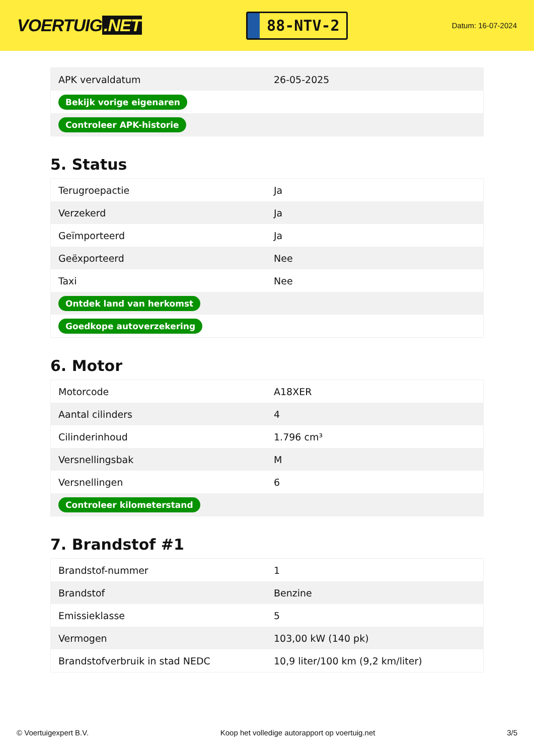VOERTUIG.NET
88-NTV-2
Datum: 16-07-2024
| APK vervaldatum | 26-05-2025 |
| Bekijk vorige eigenaren | |
| Controleer APK-historie | |
5. Status
| Terugroepactie | Ja |
| Verzekerd | Ja |
| Geïmporteerd | Ja |
| Geëxporteerd | Nee |
| Taxi | Nee |
| Ontdek land van herkomst | |
| Goedkope autoverzekering | |
6. Motor
| Motorcode | A18XER |
| Aantal cilinders | 4 |
| Cilinderinhoud | 1.796 cm³ |
| Versnellingsbak | M |
| Versnellingen | 6 |
| Controleer kilometerstand | |
7. Brandstof #1
| Brandstof-nummer | 1 |
| Brandstof | Benzine |
| Emissieklasse | 5 |
| Vermogen | 103,00 kW (140 pk) |
| Brandstofverbruik in stad NEDC | 10,9 liter/100 km (9,2 km/liter) |
© Voertuigexpert B.V. Koop het volledige autorapport op voertuig.net 3/5